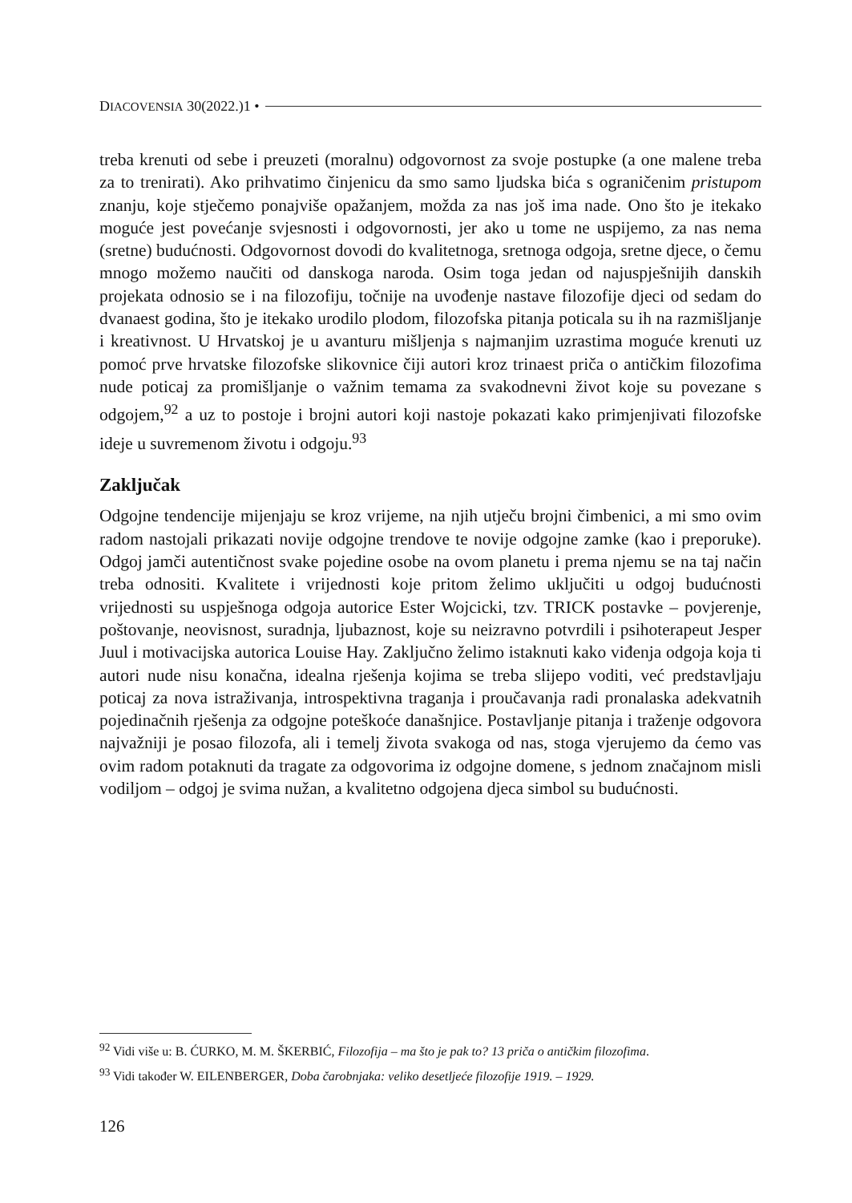DIACOVENSIA 30(2022.)1 •
treba krenuti od sebe i preuzeti (moralnu) odgovornost za svoje postupke (a one malene treba za to trenirati). Ako prihvatimo činjenicu da smo samo ljudska bića s ograničenim pristupom znanju, koje stječemo ponajviše opažanjem, možda za nas još ima nade. Ono što je itekako moguće jest povećanje svjesnosti i odgovornosti, jer ako u tome ne uspijemo, za nas nema (sretne) budućnosti. Odgovornost dovodi do kvalitetnoga, sretnoga odgoja, sretne djece, o čemu mnogo možemo naučiti od danskoga naroda. Osim toga jedan od najuspješnijih danskih projekata odnosio se i na filozofiju, točnije na uvođenje nastave filozofije djeci od sedam do dvanaest godina, što je itekako urodilo plodom, filozofska pitanja poticala su ih na razmišljanje i kreativnost. U Hrvatskoj je u avanturu mišljenja s najmanjim uzrastima moguće krenuti uz pomoć prve hrvatske filozofske slikovnice čiji autori kroz trinaest priča o antičkim filozofima nude poticaj za promišljanje o važnim temama za svakodnevni život koje su povezane s odgojem,<sup>92</sup> a uz to postoje i brojni autori koji nastoje pokazati kako primjenjivati filozofske ideje u suvremenom životu i odgoju.<sup>93</sup>
Zaključak
Odgojne tendencije mijenjaju se kroz vrijeme, na njih utječu brojni čimbenici, a mi smo ovim radom nastojali prikazati novije odgojne trendove te novije odgojne zamke (kao i preporuke). Odgoj jamči autentičnost svake pojedine osobe na ovom planetu i prema njemu se na taj način treba odnositi. Kvalitete i vrijednosti koje pritom želimo uključiti u odgoj budućnosti vrijednosti su uspješnoga odgoja autorice Ester Wojcicki, tzv. TRICK postavke – povjerenje, poštovanje, neovisnost, suradnja, ljubaznost, koje su neizravno potvrdili i psihoterapeut Jesper Juul i motivacijska autorica Louise Hay. Zaključno želimo istaknuti kako viđenja odgoja koja ti autori nude nisu konačna, idealna rješenja kojima se treba slijepo voditi, već predstavljaju poticaj za nova istraživanja, introspektivna traganja i proučavanja radi pronalaska adekvatnih pojedinačnih rješenja za odgojne poteškoće današnjice. Postavljanje pitanja i traženje odgovora najvažniji je posao filozofa, ali i temelj života svakoga od nas, stoga vjerujemo da ćemo vas ovim radom potaknuti da tragate za odgovorima iz odgojne domene, s jednom značajnom misli vodiljom – odgoj je svima nužan, a kvalitetno odgojena djeca simbol su budućnosti.
<sup>92</sup> Vidi više u: B. ĆURKO, M. M. ŠKERBIĆ, Filozofija – ma što je pak to? 13 priča o antičkim filozofima.
<sup>93</sup> Vidi također W. EILENBERGER, Doba čarobnjaka: veliko desetljeće filozofije 1919. – 1929.
126